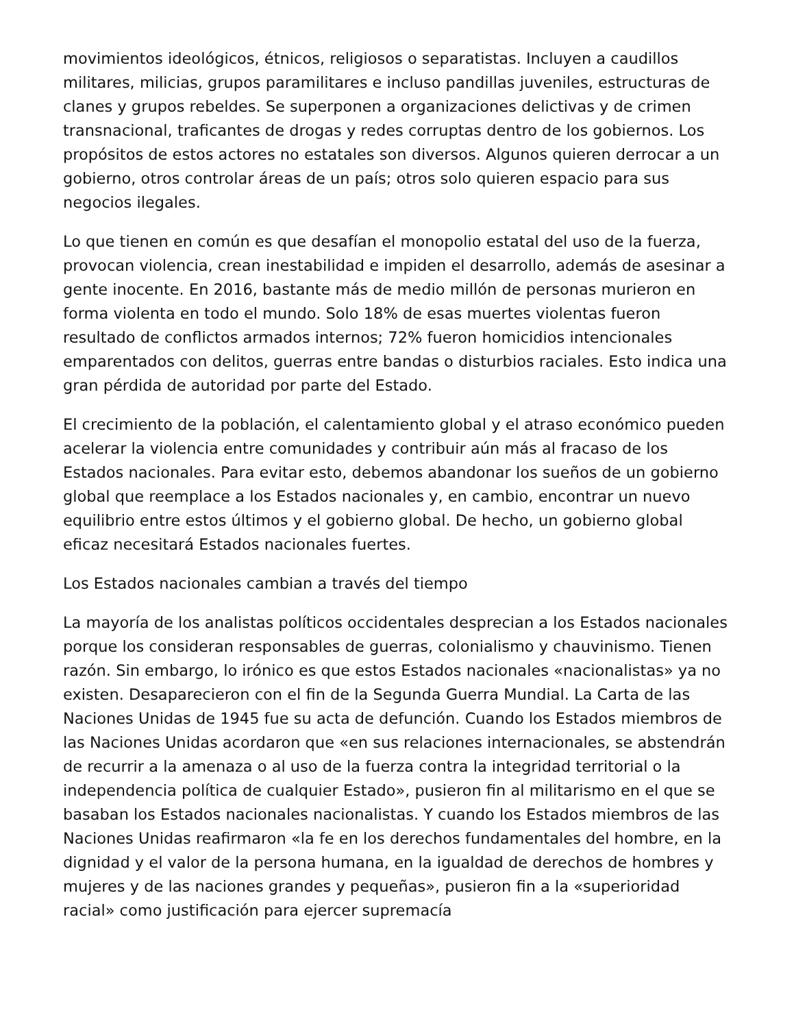movimientos ideológicos, étnicos, religiosos o separatistas. Incluyen a caudillos militares, milicias, grupos paramilitares e incluso pandillas juveniles, estructuras de clanes y grupos rebeldes. Se superponen a organizaciones delictivas y de crimen transnacional, traficantes de drogas y redes corruptas dentro de los gobiernos. Los propósitos de estos actores no estatales son diversos. Algunos quieren derrocar a un gobierno, otros controlar áreas de un país; otros solo quieren espacio para sus negocios ilegales.
Lo que tienen en común es que desafían el monopolio estatal del uso de la fuerza, provocan violencia, crean inestabilidad e impiden el desarrollo, además de asesinar a gente inocente. En 2016, bastante más de medio millón de personas murieron en forma violenta en todo el mundo. Solo 18% de esas muertes violentas fueron resultado de conflictos armados internos; 72% fueron homicidios intencionales emparentados con delitos, guerras entre bandas o disturbios raciales. Esto indica una gran pérdida de autoridad por parte del Estado.
El crecimiento de la población, el calentamiento global y el atraso económico pueden acelerar la violencia entre comunidades y contribuir aún más al fracaso de los Estados nacionales. Para evitar esto, debemos abandonar los sueños de un gobierno global que reemplace a los Estados nacionales y, en cambio, encontrar un nuevo equilibrio entre estos últimos y el gobierno global. De hecho, un gobierno global eficaz necesitará Estados nacionales fuertes.
Los Estados nacionales cambian a través del tiempo
La mayoría de los analistas políticos occidentales desprecian a los Estados nacionales porque los consideran responsables de guerras, colonialismo y chauvinismo. Tienen razón. Sin embargo, lo irónico es que estos Estados nacionales «nacionalistas» ya no existen. Desaparecieron con el fin de la Segunda Guerra Mundial. La Carta de las Naciones Unidas de 1945 fue su acta de defunción. Cuando los Estados miembros de las Naciones Unidas acordaron que «en sus relaciones internacionales, se abstendrán de recurrir a la amenaza o al uso de la fuerza contra la integridad territorial o la independencia política de cualquier Estado», pusieron fin al militarismo en el que se basaban los Estados nacionales nacionalistas. Y cuando los Estados miembros de las Naciones Unidas reafirmaron «la fe en los derechos fundamentales del hombre, en la dignidad y el valor de la persona humana, en la igualdad de derechos de hombres y mujeres y de las naciones grandes y pequeñas», pusieron fin a la «superioridad racial» como justificación para ejercer supremacía